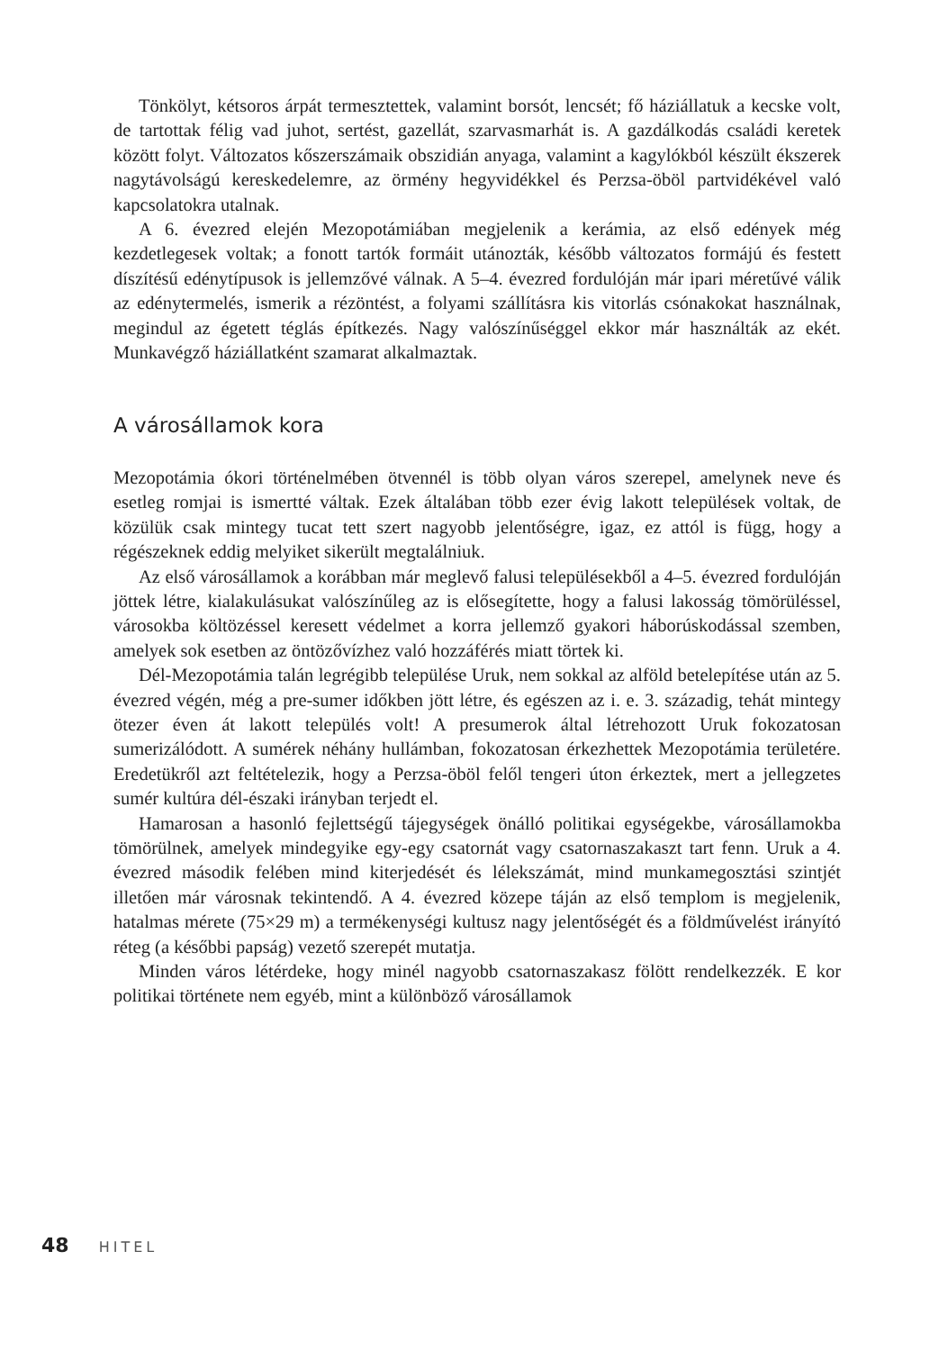Tönkölyt, kétsoros árpát termesztettek, valamint borsót, lencsét; fő háziállatuk a kecske volt, de tartottak félig vad juhot, sertést, gazellát, szarvasmarhát is. A gazdálkodás családi keretek között folyt. Változatos kőszerszámaik obszidián anyaga, valamint a kagylókból készült ékszerek nagytávolságú kereskedelemre, az örmény hegyvidékkel és Perzsa-öböl partvidékével való kapcsolatokra utalnak.
A 6. évezred elején Mezopotámiában megjelenik a kerámia, az első edények még kezdetlegesek voltak; a fonott tartók formáit utánozták, később változatos formájú és festett díszítésű edénytípusok is jellemzővé válnak. A 5–4. évezred fordulóján már ipari méretűvé válik az edénytermelés, ismerik a rézöntést, a folyami szállításra kis vitorlás csónakokat használnak, megindul az égetett téglás építkezés. Nagy valószínűséggel ekkor már használták az ekét. Munkavégző háziállatként szamarat alkalmaztak.
A városállamok kora
Mezopotámia ókori történelmében ötvennél is több olyan város szerepel, amelynek neve és esetleg romjai is ismertté váltak. Ezek általában több ezer évig lakott települések voltak, de közülük csak mintegy tucat tett szert nagyobb jelentőségre, igaz, ez attól is függ, hogy a régészeknek eddig melyiket sikerült megtalálniuk.
Az első városállamok a korábban már meglevő falusi településekből a 4–5. évezred fordulóján jöttek létre, kialakulásukat valószínűleg az is elősegítette, hogy a falusi lakosság tömörüléssel, városokba költözéssel keresett védelmet a korra jellemző gyakori háborúskodással szemben, amelyek sok esetben az öntözővízhez való hozzáférés miatt törtek ki.
Dél-Mezopotámia talán legrégibb települése Uruk, nem sokkal az alföld betelepítése után az 5. évezred végén, még a pre-sumer időkben jött létre, és egészen az i. e. 3. századig, tehát mintegy ötezer éven át lakott település volt! A presumerok által létrehozott Uruk fokozatosan sumerizálódott. A sumérek néhány hullámban, fokozatosan érkezhettek Mezopotámia területére. Eredetükről azt feltételezik, hogy a Perzsa-öböl felől tengeri úton érkeztek, mert a jellegzetes sumér kultúra dél-északi irányban terjedt el.
Hamarosan a hasonló fejlettségű tájegységek önálló politikai egységekbe, városállamokba tömörülnek, amelyek mindegyike egy-egy csatornát vagy csatornaszakaszt tart fenn. Uruk a 4. évezred második felében mind kiterjedését és lélekszámát, mind munkamegosztási szintjét illetően már városnak tekintendő. A 4. évezred közepe táján az első templom is megjelenik, hatalmas mérete (75×29 m) a termékenységi kultusz nagy jelentőségét és a földművelést irányító réteg (a későbbi papság) vezető szerepét mutatja.
Minden város létérdeke, hogy minél nagyobb csatornaszakasz fölött rendelkezzék. E kor politikai története nem egyéb, mint a különböző városállamok
48 HITEL